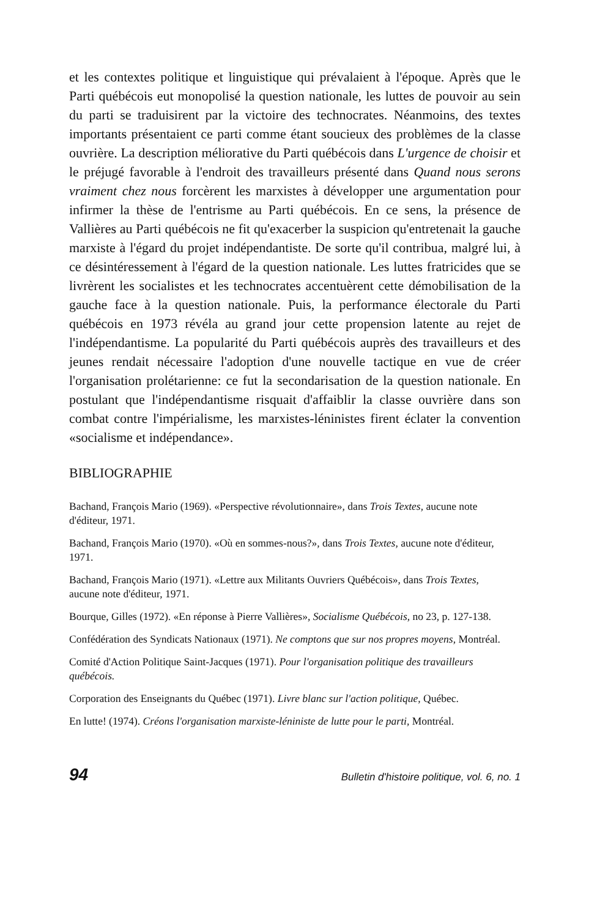et les contextes politique et linguistique qui prévalaient à l'époque. Après que le Parti québécois eut monopolisé la question nationale, les luttes de pouvoir au sein du parti se traduisirent par la victoire des technocrates. Néanmoins, des textes importants présentaient ce parti comme étant soucieux des problèmes de la classe ouvrière. La description méliorative du Parti québécois dans L'urgence de choisir et le préjugé favorable à l'endroit des travailleurs présenté dans Quand nous serons vraiment chez nous forcèrent les marxistes à développer une argumentation pour infirmer la thèse de l'entrisme au Parti québécois. En ce sens, la présence de Vallières au Parti québécois ne fit qu'exacerber la suspicion qu'entretenait la gauche marxiste à l'égard du projet indépendantiste. De sorte qu'il contribua, malgré lui, à ce désintéressement à l'égard de la question nationale. Les luttes fratricides que se livrèrent les socialistes et les technocrates accentuèrent cette démobilisation de la gauche face à la question nationale. Puis, la performance électorale du Parti québécois en 1973 révéla au grand jour cette propension latente au rejet de l'indépendantisme. La popularité du Parti québécois auprès des travailleurs et des jeunes rendait nécessaire l'adoption d'une nouvelle tactique en vue de créer l'organisation prolétarienne: ce fut la secondarisation de la question nationale. En postulant que l'indépendantisme risquait d'affaiblir la classe ouvrière dans son combat contre l'impérialisme, les marxistes-léninistes firent éclater la convention «socialisme et indépendance».
BIBLIOGRAPHIE
Bachand, François Mario (1969). «Perspective révolutionnaire», dans Trois Textes, aucune note d'éditeur, 1971.
Bachand, François Mario (1970). «Où en sommes-nous?», dans Trois Textes, aucune note d'éditeur, 1971.
Bachand, François Mario (1971). «Lettre aux Militants Ouvriers Québécois», dans Trois Textes, aucune note d'éditeur, 1971.
Bourque, Gilles (1972). «En réponse à Pierre Vallières», Socialisme Québécois, no 23, p. 127-138.
Confédération des Syndicats Nationaux (1971). Ne comptons que sur nos propres moyens, Montréal.
Comité d'Action Politique Saint-Jacques (1971). Pour l'organisation politique des travailleurs québécois.
Corporation des Enseignants du Québec (1971). Livre blanc sur l'action politique, Québec.
En lutte! (1974). Créons l'organisation marxiste-léniniste de lutte pour le parti, Montréal.
94 Bulletin d'histoire politique, vol. 6, no. 1